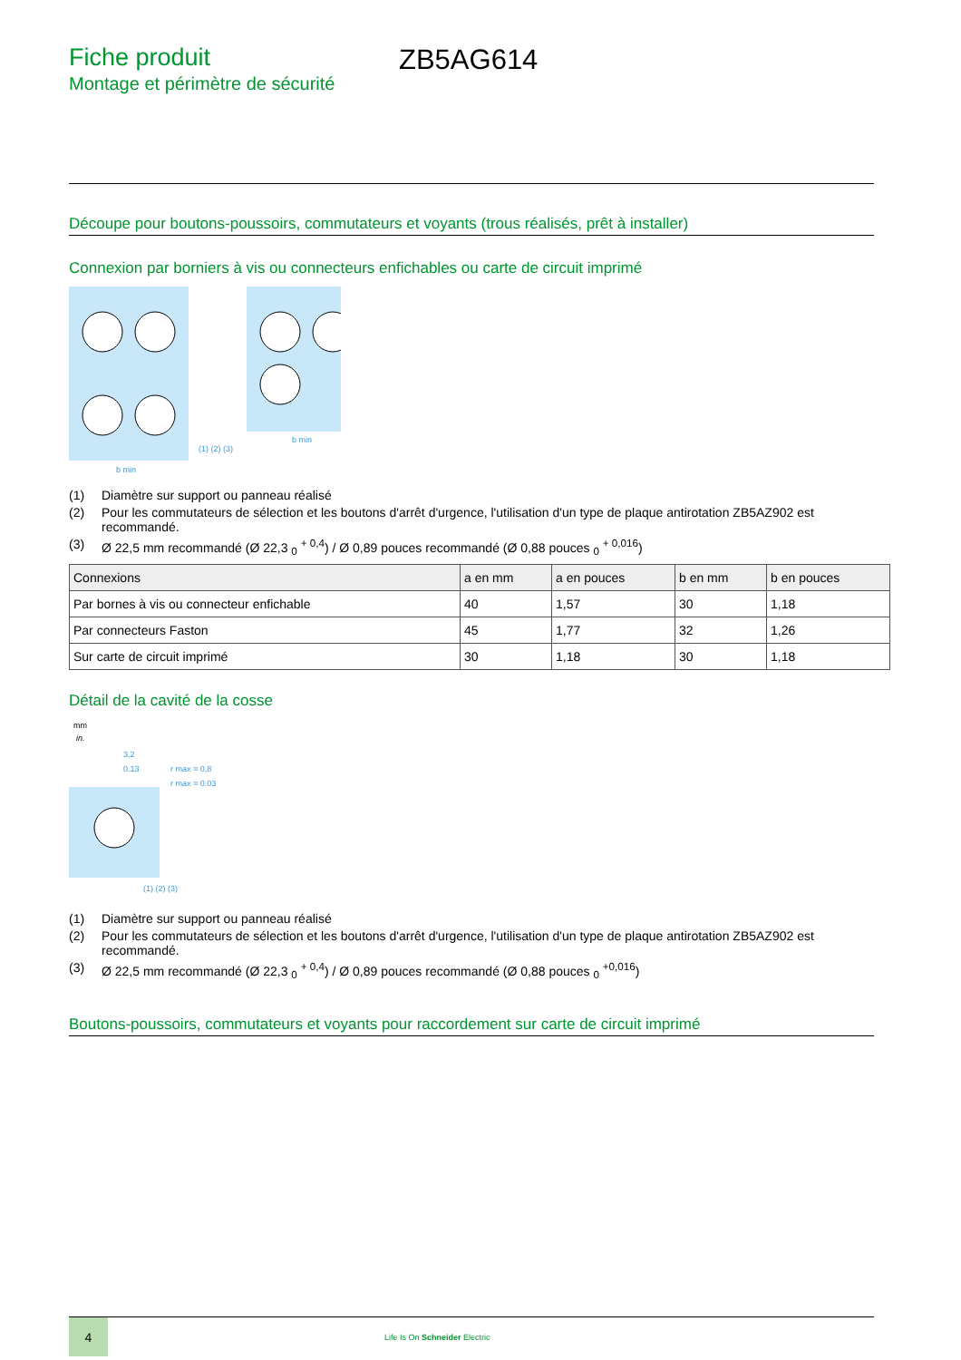Fiche produit
Montage et périmètre de sécurité
ZB5AG614
Découpe pour boutons-poussoirs, commutateurs et voyants (trous réalisés, prêt à installer)
Connexion par borniers à vis ou connecteurs enfichables ou carte de circuit imprimé
b min
(1) (2) (3)
b min
(1) Diamètre sur support ou panneau réalisé
(2) Pour les commutateurs de sélection et les boutons d'arrêt d'urgence, l'utilisation d'un type de plaque antirotation ZB5AZ902 est recommandé.
(3) Ø 22,5 mm recommandé (Ø 22,3 <sub>0</sub> <sup>+ 0,4</sup>) / Ø 0,89 pouces recommandé (Ø 0,88 pouces <sub>0</sub> <sup>+ 0,016</sup>)
| Connexions | a en mm | a en pouces | b en mm | b en pouces |
| --- | --- | --- | --- | --- |
| Par bornes à vis ou connecteur enfichable | 40 | 1,57 | 30 | 1,18 |
| Par connecteurs Faston | 45 | 1,77 | 32 | 1,26 |
| Sur carte de circuit imprimé | 30 | 1,18 | 30 | 1,18 |
Détail de la cavité de la cosse
mm
in.
3,2
0.13
r max = 0,8
r max = 0.03
(1) (2) (3)
(1) Diamètre sur support ou panneau réalisé
(2) Pour les commutateurs de sélection et les boutons d'arrêt d'urgence, l'utilisation d'un type de plaque antirotation ZB5AZ902 est recommandé.
(3) Ø 22,5 mm recommandé (Ø 22,3 <sub>0</sub> <sup>+ 0,4</sup>) / Ø 0,89 pouces recommandé (Ø 0,88 pouces <sub>0</sub> <sup>+0,016</sup>)
Boutons-poussoirs, commutateurs et voyants pour raccordement sur carte de circuit imprimé
4
Life Is On Schneider Electric